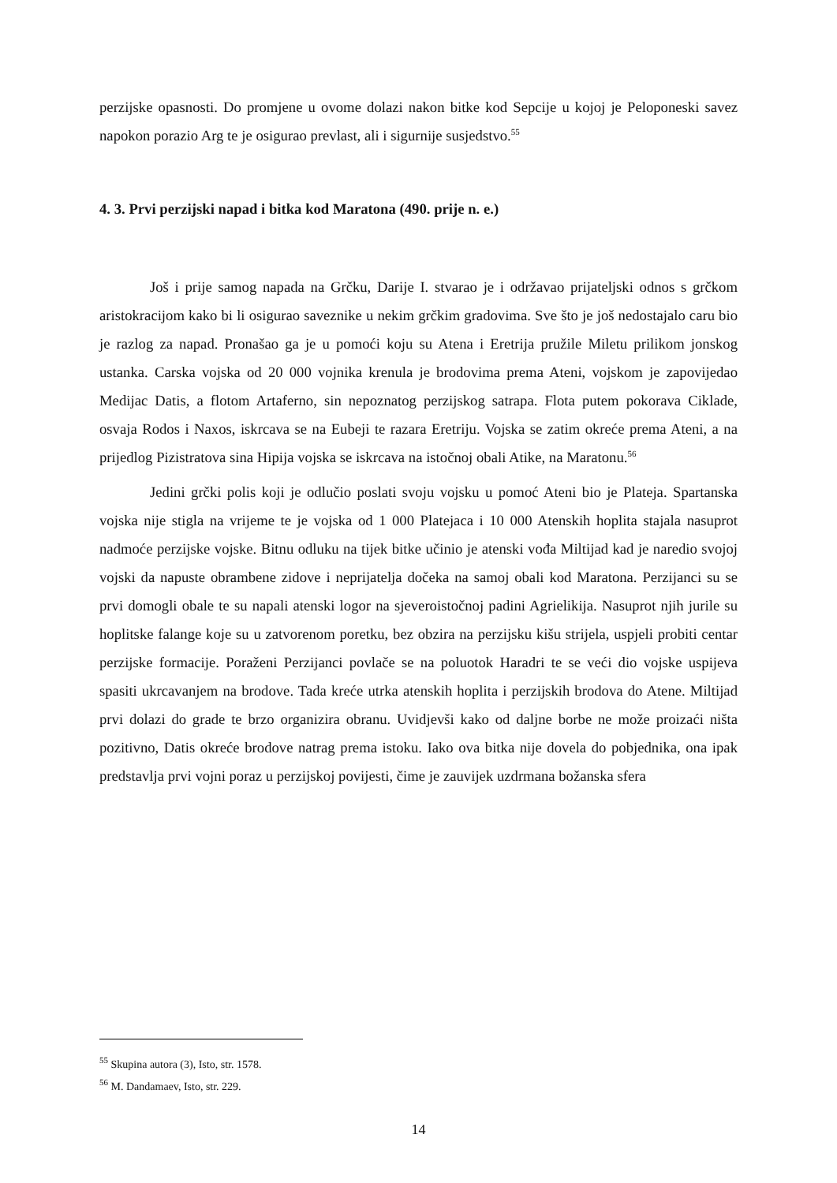perzijske opasnosti. Do promjene u ovome dolazi nakon bitke kod Sepcije u kojoj je Peloponeski savez napokon porazio Arg te je osigurao prevlast, ali i sigurnije susjedstvo.<sup>55</sup>
4. 3. Prvi perzijski napad i bitka kod Maratona (490. prije n. e.)
Još i prije samog napada na Grčku, Darije I. stvarao je i održavao prijateljski odnos s grčkom aristokracijom kako bi li osigurao saveznike u nekim grčkim gradovima. Sve što je još nedostajalo caru bio je razlog za napad. Pronašao ga je u pomoći koju su Atena i Eretrija pružile Miletu prilikom jonskog ustanka. Carska vojska od 20 000 vojnika krenula je brodovima prema Ateni, vojskom je zapovijedao Medijac Datis, a flotom Artaferno, sin nepoznatog perzijskog satrapa. Flota putem pokorava Ciklade, osvaja Rodos i Naxos, iskrcava se na Eubeji te razara Eretriju. Vojska se zatim okreće prema Ateni, a na prijedlog Pizistratova sina Hipija vojska se iskrcava na istočnoj obali Atike, na Maratonu.<sup>56</sup>
Jedini grčki polis koji je odlučio poslati svoju vojsku u pomoć Ateni bio je Plateja. Spartanska vojska nije stigla na vrijeme te je vojska od 1 000 Platejaca i 10 000 Atenskih hoplita stajala nasuprot nadmoće perzijske vojske. Bitnu odluku na tijek bitke učinio je atenski vođa Miltijad kad je naredio svojoj vojski da napuste obrambene zidove i neprijatelja dočeka na samoj obali kod Maratona. Perzijanci su se prvi domogli obale te su napali atenski logor na sjeveroistočnoj padini Agrielikija. Nasuprot njih jurile su hoplitske falange koje su u zatvorenom poretku, bez obzira na perzijsku kišu strijela, uspjeli probiti centar perzijske formacije. Poraženi Perzijanci povlače se na poluotok Haradri te se veći dio vojske uspijeva spasiti ukrcavanjem na brodove. Tada kreće utrka atenskih hoplita i perzijskih brodova do Atene. Miltijad prvi dolazi do grade te brzo organizira obranu. Uvidjevši kako od daljne borbe ne može proizaći ništa pozitivno, Datis okreće brodove natrag prema istoku. Iako ova bitka nije dovela do pobjednika, ona ipak predstavlja prvi vojni poraz u perzijskoj povijesti, čime je zauvijek uzdrmana božanska sfera
<sup>55</sup> Skupina autora (3), Isto, str. 1578.
<sup>56</sup> M. Dandamaev, Isto, str. 229.
14